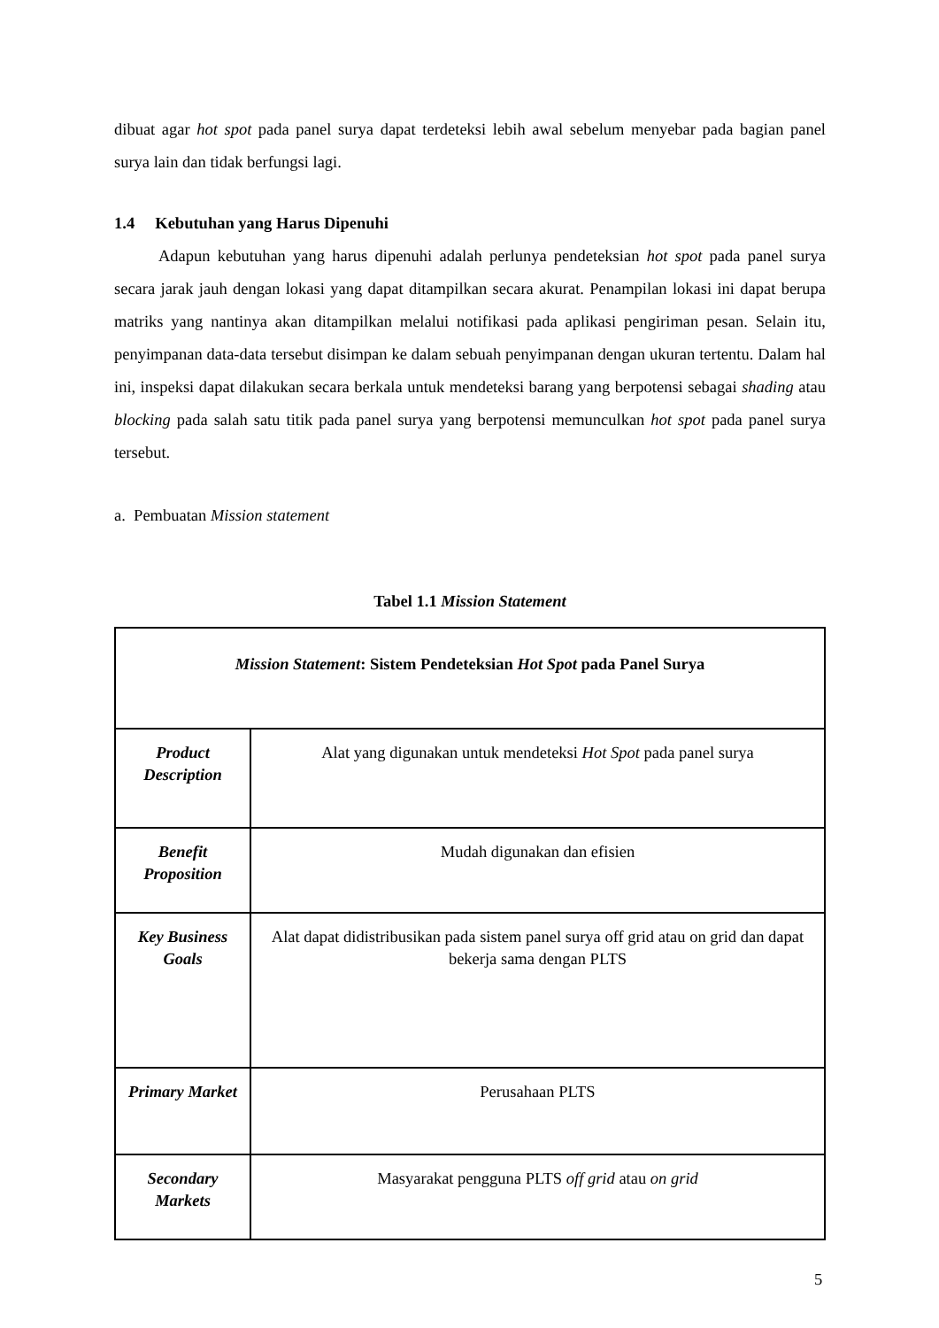dibuat agar hot spot pada panel surya dapat terdeteksi lebih awal sebelum menyebar pada bagian panel surya lain dan tidak berfungsi lagi.
1.4 Kebutuhan yang Harus Dipenuhi
Adapun kebutuhan yang harus dipenuhi adalah perlunya pendeteksian hot spot pada panel surya secara jarak jauh dengan lokasi yang dapat ditampilkan secara akurat. Penampilan lokasi ini dapat berupa matriks yang nantinya akan ditampilkan melalui notifikasi pada aplikasi pengiriman pesan. Selain itu, penyimpanan data-data tersebut disimpan ke dalam sebuah penyimpanan dengan ukuran tertentu. Dalam hal ini, inspeksi dapat dilakukan secara berkala untuk mendeteksi barang yang berpotensi sebagai shading atau blocking pada salah satu titik pada panel surya yang berpotensi memunculkan hot spot pada panel surya tersebut.
a. Pembuatan Mission statement
Tabel 1.1 Mission Statement
| Mission Statement : Sistem Pendeteksian Hot Spot pada Panel Surya | |
| Product Description | Alat yang digunakan untuk mendeteksi Hot Spot pada panel surya |
| Benefit Proposition | Mudah digunakan dan efisien |
| Key Business Goals | Alat dapat didistribusikan pada sistem panel surya off grid atau on grid dan dapat bekerja sama dengan PLTS |
| Primary Market | Perusahaan PLTS |
| Secondary Markets | Masyarakat pengguna PLTS off grid atau on grid |
5